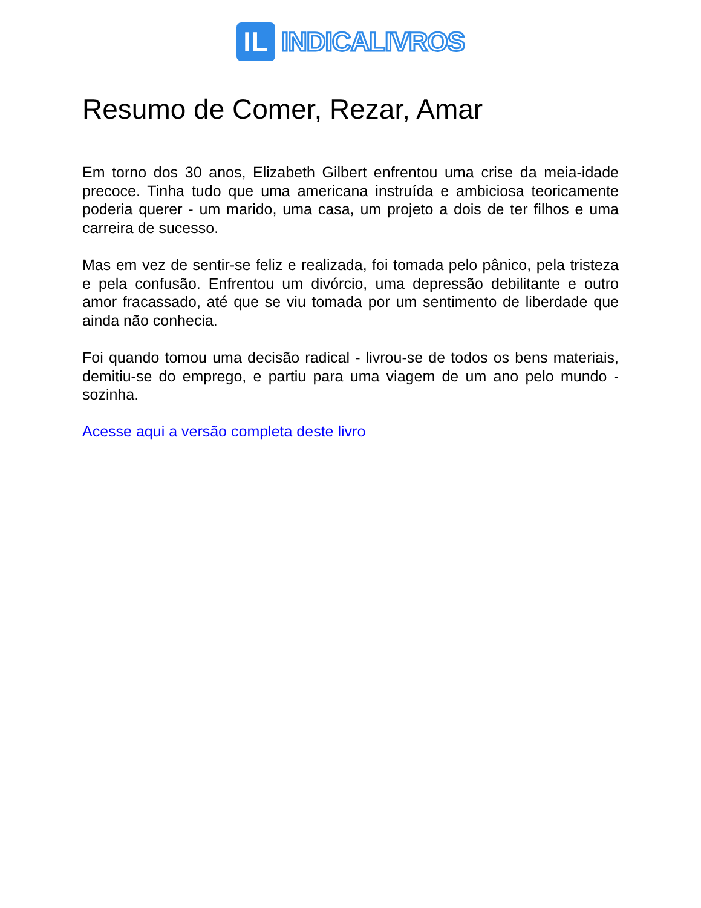IL
INDICALIVROS
Resumo de Comer, Rezar, Amar
Em torno dos 30 anos, Elizabeth Gilbert enfrentou uma crise da meia-idade precoce. Tinha tudo que uma americana instruída e ambiciosa teoricamente poderia querer - um marido, uma casa, um projeto a dois de ter filhos e uma carreira de sucesso.
Mas em vez de sentir-se feliz e realizada, foi tomada pelo pânico, pela tristeza e pela confusão. Enfrentou um divórcio, uma depressão debilitante e outro amor fracassado, até que se viu tomada por um sentimento de liberdade que ainda não conhecia.
Foi quando tomou uma decisão radical - livrou-se de todos os bens materiais, demitiu-se do emprego, e partiu para uma viagem de um ano pelo mundo - sozinha.
Acesse aqui a versão completa deste livro